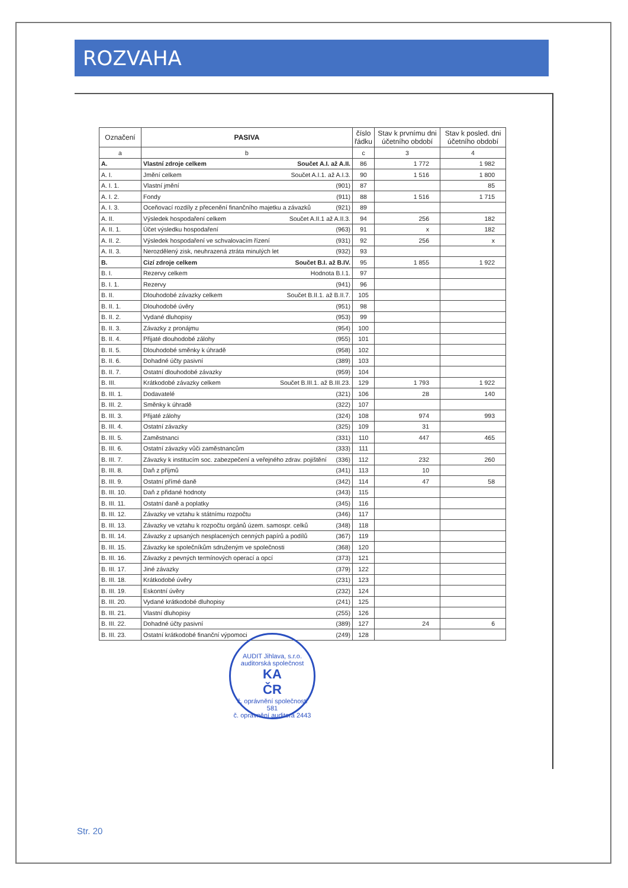ROZVAHA
| Označení | PASIVA | číslo řádku | Stav k prvnímu dni účetního období | Stav k posled. dni účetního období |
| --- | --- | --- | --- | --- |
| a | b | c | 3 | 4 |
| A. | Vlastní zdroje celkem Součet A.I. až A.II. | 86 | 1 772 | 1 982 |
| A. I. | Jmění celkem Součet A.I.1. až A.I.3. | 90 | 1 516 | 1 800 |
| A. I. 1. | Vlastní jmění (901) | 87 | | 85 |
| A. I. 2. | Fondy (911) | 88 | 1 516 | 1 715 |
| A. I. 3. | Oceňovací rozdíly z přecenění finančního majetku a závazků (921) | 89 | | |
| A. II. | Výsledek hospodaření celkem Součet A.II.1 až A.II.3. | 94 | 256 | 182 |
| A. II. 1. | Účet výsledku hospodaření (963) | 91 | x | 182 |
| A. II. 2. | Výsledek hospodaření ve schvalovacím řízení (931) | 92 | 256 | x |
| A. II. 3. | Nerozdělený zisk, neuhrazená ztráta minulých let (932) | 93 | | |
| B. | Cizí zdroje celkem Součet B.I. až B.IV. | 95 | 1 855 | 1 922 |
| B. I. | Rezervy celkem Hodnota B.I.1. | 97 | | |
| B. I. 1. | Rezervy (941) | 96 | | |
| B. II. | Dlouhodobé závazky celkem Součet B.II.1. až B.II.7. | 105 | | |
| B. II. 1. | Dlouhodobé úvěry (951) | 98 | | |
| B. II. 2. | Vydané dluhopisy (953) | 99 | | |
| B. II. 3. | Závazky z pronájmu (954) | 100 | | |
| B. II. 4. | Přijaté dlouhodobé zálohy (955) | 101 | | |
| B. II. 5. | Dlouhodobé směnky k úhradě (958) | 102 | | |
| B. II. 6. | Dohadné účty pasivní (389) | 103 | | |
| B. II. 7. | Ostatní dlouhodobé závazky (959) | 104 | | |
| B. III. | Krátkodobé závazky celkem Součet B.III.1. až B.III.23. | 129 | 1 793 | 1 922 |
| B. III. 1. | Dodavatelé (321) | 106 | 28 | 140 |
| B. III. 2. | Směnky k úhradě (322) | 107 | | |
| B. III. 3. | Přijaté zálohy (324) | 108 | 974 | 993 |
| B. III. 4. | Ostatní závazky (325) | 109 | 31 | |
| B. III. 5. | Zaměstnanci (331) | 110 | 447 | 465 |
| B. III. 6. | Ostatní závazky vůči zaměstnancům (333) | 111 | | |
| B. III. 7. | Závazky k institucím soc. zabezpečení a veřejného zdrav. pojištění (336) | 112 | 232 | 260 |
| B. III. 8. | Daň z příjmů (341) | 113 | 10 | |
| B. III. 9. | Ostatní přímé daně (342) | 114 | 47 | 58 |
| B. III. 10. | Daň z přidané hodnoty (343) | 115 | | |
| B. III. 11. | Ostatní daně a poplatky (345) | 116 | | |
| B. III. 12. | Závazky ve vztahu k státnímu rozpočtu (346) | 117 | | |
| B. III. 13. | Závazky ve vztahu k rozpočtu orgánů územ. samospr. celků (348) | 118 | | |
| B. III. 14. | Závazky z upsaných nesplacených cenných papírů a podílů (367) | 119 | | |
| B. III. 15. | Závazky ke společníkům sdruženým ve společnosti (368) | 120 | | |
| B. III. 16. | Závazky z pevných termínových operací a opcí (373) | 121 | | |
| B. III. 17. | Jiné závazky (379) | 122 | | |
| B. III. 18. | Krátkodobé úvěry (231) | 123 | | |
| B. III. 19. | Eskontní úvěry (232) | 124 | | |
| B. III. 20. | Vydané krátkodobé dluhopisy (241) | 125 | | |
| B. III. 21. | Vlastní dluhopisy (255) | 126 | | |
| B. III. 22. | Dohadné účty pasivní (389) | 127 | 24 | 6 |
| B. III. 23. | Ostatní krátkodobé finanční výpomoci (249) | 128 | | |
AUDIT Jihlava, s.r.o.
auditorská společnost
KA
ČR
č. oprávnění společnosti 581
č. oprávnění auditora 2443
Str. 20